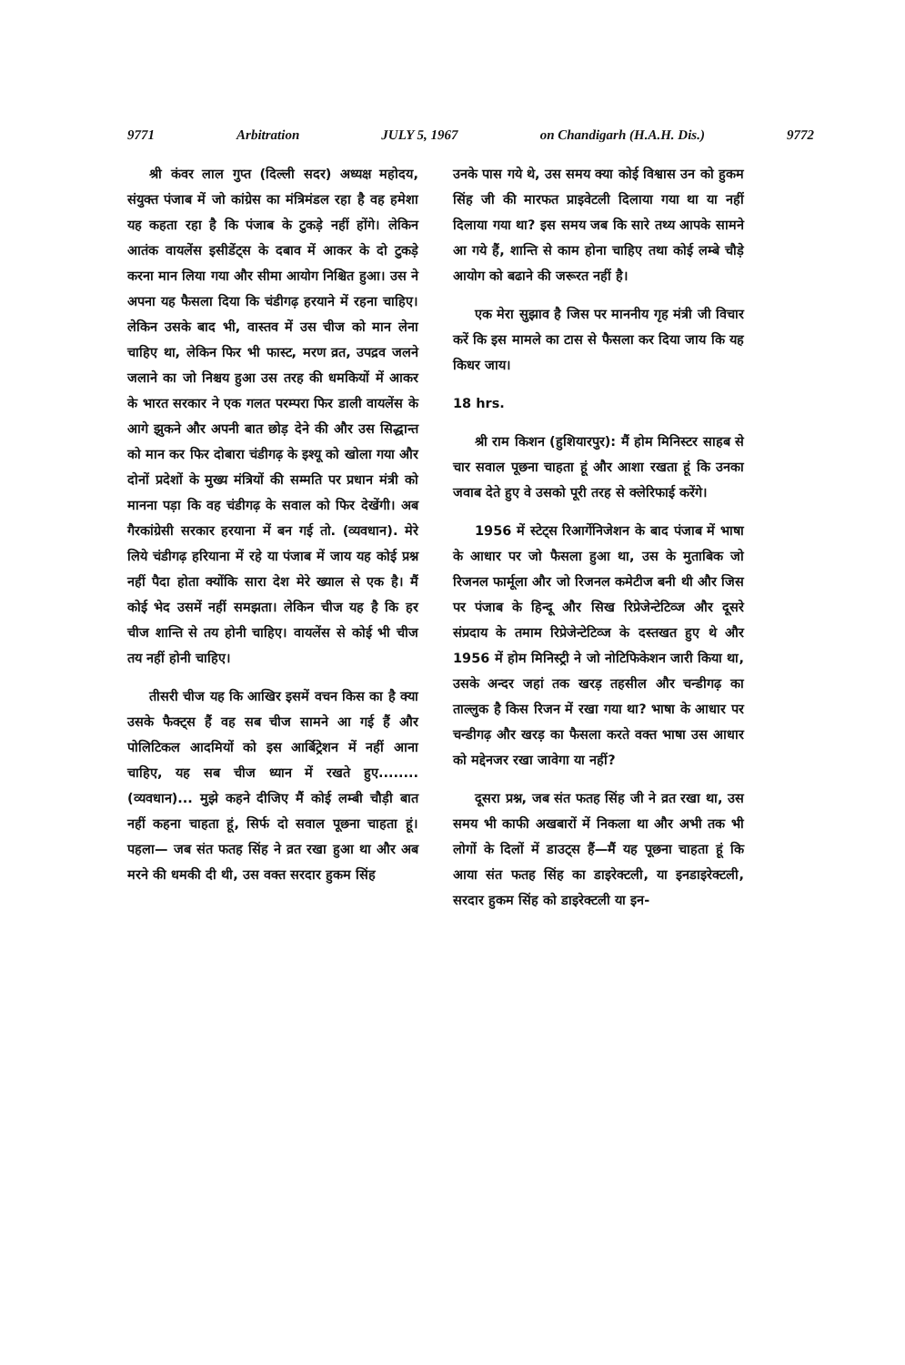9771 Arbitration JULY 5, 1967 on Chandigarh (H.A.H. Dis.) 9772
श्री कंवर लाल गुप्त (दिल्ली सदर) अध्यक्ष महोदय, संयुक्त पंजाब में जो कांग्रेस का मंत्रिमंडल रहा है वह हमेशा यह कहता रहा है कि पंजाब के टुकड़े नहीं होंगे। लेकिन आतंक वायलेंस इसीडेंट्स के दबाव में आकर के दो टुकड़े करना मान लिया गया और सीमा आयोग निश्चित हुआ। उस ने अपना यह फैसला दिया कि चंडीगढ़ हरयाने में रहना चाहिए। लेकिन उसके बाद भी, वास्तव में उस चीज को मान लेना चाहिए था, लेकिन फिर भी फास्ट, मरण व्रत, उपद्रव जलने जलाने का जो निश्चय हुआ उस तरह की धमकियों में आकर के भारत सरकार ने एक गलत परम्परा फिर डाली वायलेंस के आगे झुकने और अपनी बात छोड़ देने की और उस सिद्धान्त को मान कर फिर दोबारा चंडीगढ़ के इश्यू को खोला गया और दोनों प्रदेशों के मुख्य मंत्रियों की सम्मति पर प्रधान मंत्री को मानना पड़ा कि वह चंडीगढ़ के सवाल को फिर देखेंगी। अब गैरकांग्रेसी सरकार हरयाना में बन गई तो. (व्यवधान). मेरे लिये चंडीगढ़ हरियाना में रहे या पंजाब में जाय यह कोई प्रश्न नहीं पैदा होता क्योंकि सारा देश मेरे ख्याल से एक है। मैं कोई भेद उसमें नहीं समझता। लेकिन चीज यह है कि हर चीज शान्ति से तय होनी चाहिए। वायलेंस से कोई भी चीज तय नहीं होनी चाहिए।
तीसरी चीज यह कि आखिर इसमें वचन किस का है क्या उसके फैक्ट्स हैं वह सब चीज सामने आ गई हैं और पोलिटिकल आदमियों को इस आर्बिट्रेशन में नहीं आना चाहिए, यह सब चीज ध्यान में रखते हुए........ (व्यवधान)... मुझे कहने दीजिए मैं कोई लम्बी चौड़ी बात नहीं कहना चाहता हूं, सिर्फ दो सवाल पूछना चाहता हूं। पहला— जब संत फतह सिंह ने व्रत रखा हुआ था और अब मरने की धमकी दी थी, उस वक्त सरदार हुकम सिंह
उनके पास गये थे, उस समय क्या कोई विश्वास उन को हुकम सिंह जी की मारफत प्राइवेटली दिलाया गया था या नहीं दिलाया गया था? इस समय जब कि सारे तथ्य आपके सामने आ गये हैं, शान्ति से काम होना चाहिए तथा कोई लम्बे चौड़े आयोग को बढाने की जरूरत नहीं है।
एक मेरा सुझाव है जिस पर माननीय गृह मंत्री जी विचार करें कि इस मामले का टास से फैसला कर दिया जाय कि यह किधर जाय।
18 hrs.
श्री राम किशन (हुशियारपुर): मैं होम मिनिस्टर साहब से चार सवाल पूछना चाहता हूं और आशा रखता हूं कि उनका जवाब देते हुए वे उसको पूरी तरह से क्लेरिफाई करेंगे।
1956 में स्टेट्स रिआर्गेनिजेशन के बाद पंजाब में भाषा के आधार पर जो फैसला हुआ था, उस के मुताबिक जो रिजनल फार्मूला और जो रिजनल कमेटीज बनी थी और जिस पर पंजाब के हिन्दू और सिख रिप्रेजेन्टेटिव्ज और दूसरे संप्रदाय के तमाम रिप्रेजेन्टेटिव्ज के दस्तखत हुए थे और 1956 में होम मिनिस्ट्री ने जो नोटिफिकेशन जारी किया था, उसके अन्दर जहां तक खरड़ तहसील और चन्डीगढ़ का ताल्लुक है किस रिजन में रखा गया था? भाषा के आधार पर चन्डीगढ़ और खरड़ का फैसला करते वक्त भाषा उस आधार को मद्देनजर रखा जावेगा या नहीं?
दूसरा प्रश्न, जब संत फतह सिंह जी ने व्रत रखा था, उस समय भी काफी अखबारों में निकला था और अभी तक भी लोगों के दिलों में डाउट्स हैं—मैं यह पूछना चाहता हूं कि आया संत फतह सिंह का डाइरेक्टली, या इनडाइरेक्टली, सरदार हुकम सिंह को डाइरेक्टली या इन-